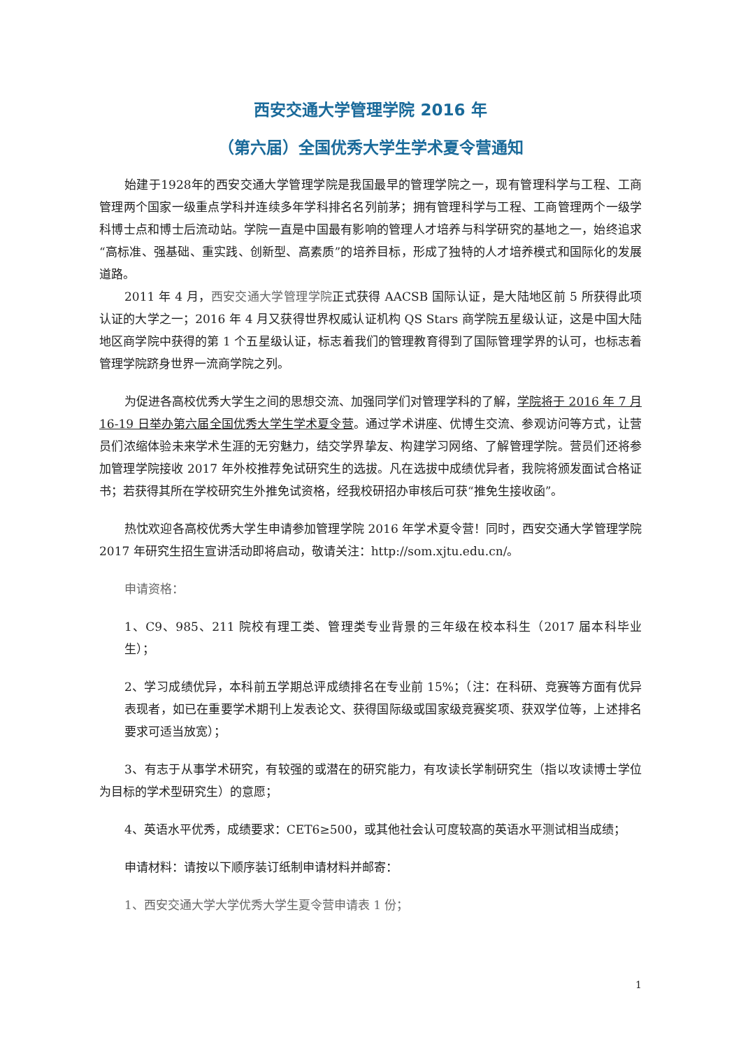西安交通大学管理学院 2016 年
（第六届）全国优秀大学生学术夏令营通知
始建于1928年的西安交通大学管理学院是我国最早的管理学院之一，现有管理科学与工程、工商管理两个国家一级重点学科并连续多年学科排名名列前茅；拥有管理科学与工程、工商管理两个一级学科博士点和博士后流动站。学院一直是中国最有影响的管理人才培养与科学研究的基地之一，始终追求“高标准、强基础、重实践、创新型、高素质”的培养目标，形成了独特的人才培养模式和国际化的发展道路。
2011 年 4 月，西安交通大学管理学院正式获得 AACSB 国际认证，是大陆地区前 5 所获得此项认证的大学之一；2016 年 4 月又获得世界权威认证机构 QS Stars 商学院五星级认证，这是中国大陆地区商学院中获得的第 1 个五星级认证，标志着我们的管理教育得到了国际管理学界的认可，也标志着管理学院跻身世界一流商学院之列。
为促进各高校优秀大学生之间的思想交流、加强同学们对管理学科的了解，学院将于 2016 年 7 月 16-19 日举办第六届全国优秀大学生学术夏令营。通过学术讲座、优博生交流、参观访问等方式，让营员们浓缩体验未来学术生涯的无穷魅力，结交学界挚友、构建学习网络、了解管理学院。营员们还将参加管理学院接收 2017 年外校推荐免试研究生的选拔。凡在选拔中成绩优异者，我院将颁发面试合格证书；若获得其所在学校研究生外推免试资格，经我校研招办审核后可获“推免生接收函”。
热忱欢迎各高校优秀大学生申请参加管理学院 2016 年学术夏令营！同时，西安交通大学管理学院 2017 年研究生招生宣讲活动即将启动，敬请关注：http://som.xjtu.edu.cn/。
申请资格：
1、C9、985、211 院校有理工类、管理类专业背景的三年级在校本科生（2017 届本科毕业生）；
2、学习成绩优异，本科前五学期总评成绩排名在专业前 15%；（注：在科研、竞赛等方面有优异表现者，如已在重要学术期刊上发表论文、获得国际级或国家级竞赛奖项、获双学位等，上述排名要求可适当放宽）；
3、有志于从事学术研究，有较强的或潜在的研究能力，有攻读长学制研究生（指以攻读博士学位为目标的学术型研究生）的意愿；
4、英语水平优秀，成绩要求：CET6≥500，或其他社会认可度较高的英语水平测试相当成绩；
申请材料：请按以下顺序装订纸制申请材料并邮寄：
1、西安交通大学大学优秀大学生夏令营申请表 1 份；
1